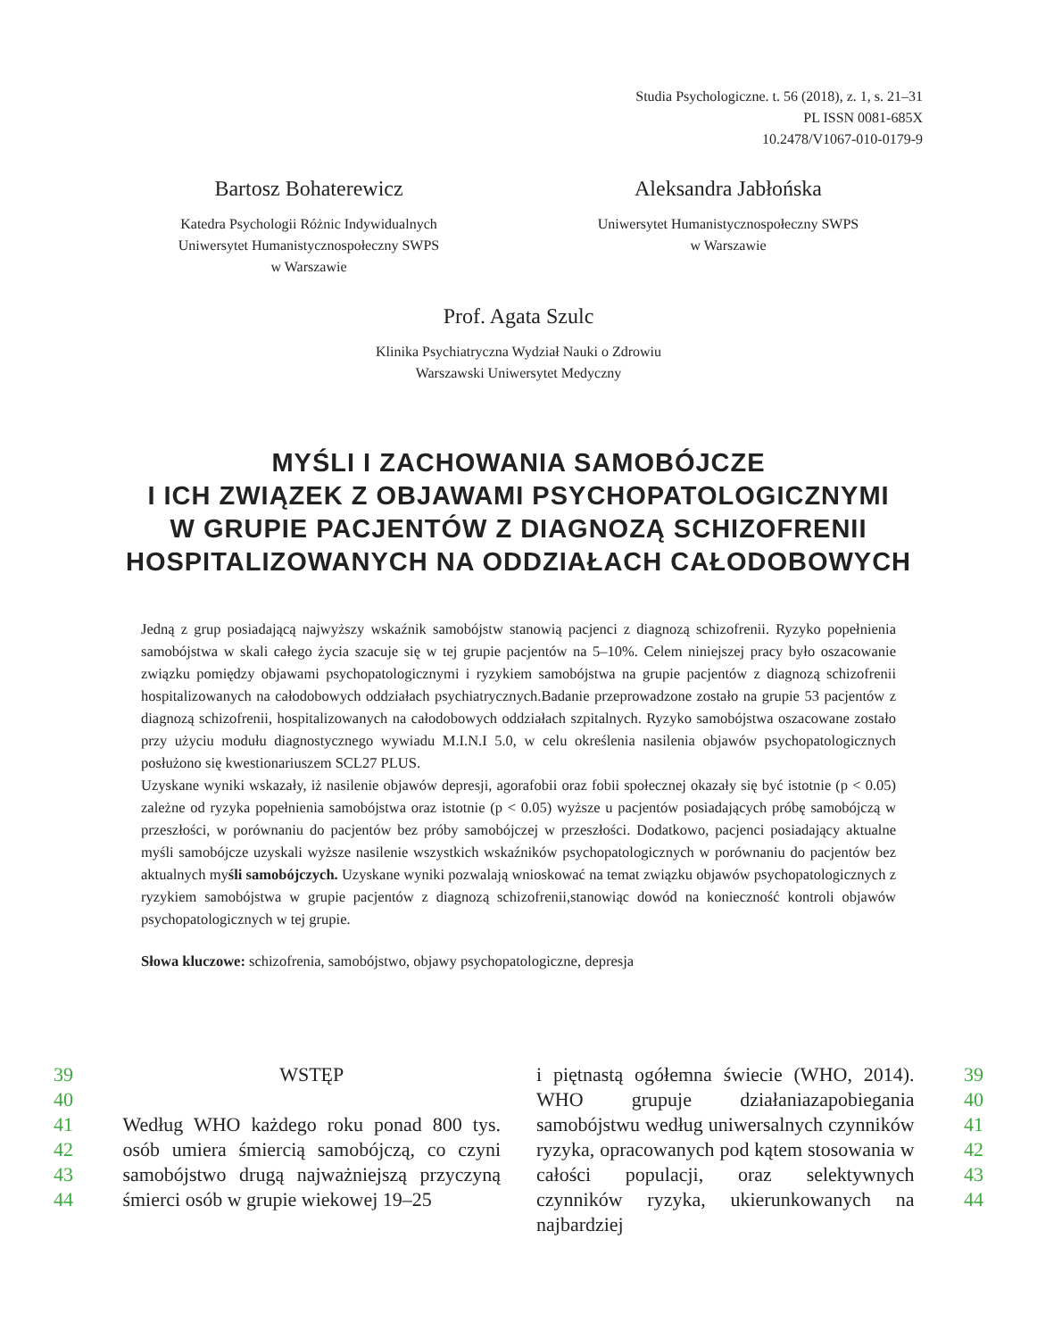Studia Psychologiczne. t. 56 (2018), z. 1, s. 21–31
PL ISSN 0081-685X
10.2478/V1067-010-0179-9
Bartosz Bohaterewicz
Katedra Psychologii Różnic Indywidualnych
Uniwersytet Humanistycznospołeczny SWPS
w Warszawie
Aleksandra Jabłońska
Uniwersytet Humanistycznospołeczny SWPS
w Warszawie
Prof. Agata Szulc
Klinika Psychiatryczna Wydział Nauki o Zdrowiu
Warszawski Uniwersytet Medyczny
MYŚLI I ZACHOWANIA SAMOBÓJCZE
I ICH ZWIĄZEK Z OBJAWAMI PSYCHOPATOLOGICZNYMI
W GRUPIE PACJENTÓW Z DIAGNOZĄ SCHIZOFRENII
HOSPITALIZOWANYCH NA ODDZIAŁACH CAŁODOBOWYCH
Jedną z grup posiadającą najwyższy wskaźnik samobójstw stanowią pacjenci z diagnozą schizofrenii. Ryzyko popełnienia samobójstwa w skali całego życia szacuje się w tej grupie pacjentów na 5–10%. Celem niniejszej pracy było oszacowanie związku pomiędzy objawami psychopatologicznymi i ryzykiem samobójstwa na grupie pacjentów z diagnozą schizofrenii hospitalizowanych na całodobowych oddziałach psychiatrycznych.Badanie przeprowadzone zostało na grupie 53 pacjentów z diagnozą schizofrenii, hospitalizowanych na całodobowych oddziałach szpitalnych. Ryzyko samobójstwa oszacowane zostało przy użyciu modułu diagnostycznego wywiadu M.I.N.I 5.0, w celu określenia nasilenia objawów psychopatologicznych posłużono się kwestionariuszem SCL27 PLUS.
Uzyskane wyniki wskazały, iż nasilenie objawów depresji, agorafobii oraz fobii społecznej okazały się być istotnie (p < 0.05) zależne od ryzyka popełnienia samobójstwa oraz istotnie (p < 0.05) wyższe u pacjentów posiadających próbę samobójczą w przeszłości, w porównaniu do pacjentów bez próby samobójczej w przeszłości. Dodatkowo, pacjenci posiadający aktualne myśli samobójcze uzyskali wyższe nasilenie wszystkich wskaźników psychopatologicznych w porównaniu do pacjentów bez aktualnych myśli samobójczych. Uzyskane wyniki pozwalają wnioskować na temat związku objawów psychopatologicznych z ryzykiem samobójstwa w grupie pacjentów z diagnozą schizofrenii,stanowiąc dowód na konieczność kontroli objawów psychopatologicznych w tej grupie.
Słowa kluczowe: schizofrenia, samobójstwo, objawy psychopatologiczne, depresja
39
40
41
42
43
44
WSTĘP
Według WHO każdego roku ponad 800 tys. osób umiera śmiercią samobójczą, co czyni samobójstwo drugą najważniejszą przyczyną śmierci osób w grupie wiekowej 19–25
i piętnastą ogółemna świecie (WHO, 2014). WHO grupuje działaniazapobiegania samobójstwu według uniwersalnych czynników ryzyka, opracowanych pod kątem stosowania w całości populacji, oraz selektywnych czynników ryzyka, ukierunkowanych na najbardziej
39
40
41
42
43
44